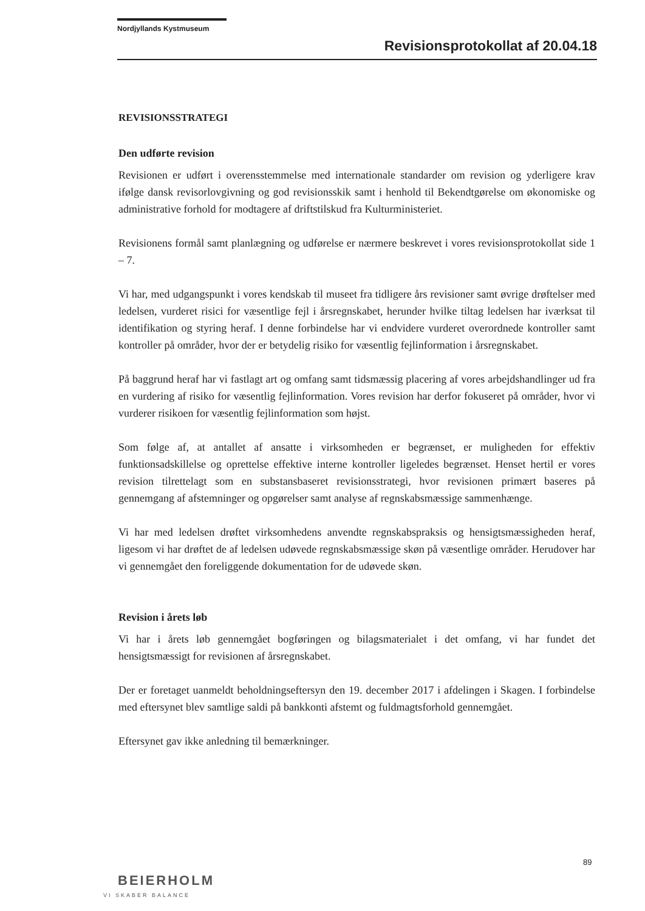Nordjyllands Kystmuseum
Revisionsprotokollat af 20.04.18
REVISIONSSTRATEGI
Den udførte revision
Revisionen er udført i overensstemmelse med internationale standarder om revision og yderligere krav ifølge dansk revisorlovgivning og god revisionsskik samt i henhold til Bekendtgørelse om økonomiske og administrative forhold for modtagere af driftstilskud fra Kulturministeriet.
Revisionens formål samt planlægning og udførelse er nærmere beskrevet i vores revisionsprotokollat side 1 – 7.
Vi har, med udgangspunkt i vores kendskab til museet fra tidligere års revisioner samt øvrige drøftelser med ledelsen, vurderet risici for væsentlige fejl i årsregnskabet, herunder hvilke tiltag ledelsen har iværksat til identifikation og styring heraf. I denne forbindelse har vi endvidere vurderet overordnede kontroller samt kontroller på områder, hvor der er betydelig risiko for væsentlig fejlinformation i årsregnskabet.
På baggrund heraf har vi fastlagt art og omfang samt tidsmæssig placering af vores arbejdshandlinger ud fra en vurdering af risiko for væsentlig fejlinformation. Vores revision har derfor fokuseret på områder, hvor vi vurderer risikoen for væsentlig fejlinformation som højst.
Som følge af, at antallet af ansatte i virksomheden er begrænset, er muligheden for effektiv funktionsadskillelse og oprettelse effektive interne kontroller ligeledes begrænset. Henset hertil er vores revision tilrettelagt som en substansbaseret revisionsstrategi, hvor revisionen primært baseres på gennemgang af afstemninger og opgørelser samt analyse af regnskabsmæssige sammenhænge.
Vi har med ledelsen drøftet virksomhedens anvendte regnskabspraksis og hensigtsmæssigheden heraf, ligesom vi har drøftet de af ledelsen udøvede regnskabsmæssige skøn på væsentlige områder. Herudover har vi gennemgået den foreliggende dokumentation for de udøvede skøn.
Revision i årets løb
Vi har i årets løb gennemgået bogføringen og bilagsmaterialet i det omfang, vi har fundet det hensigtsmæssigt for revisionen af årsregnskabet.
Der er foretaget uanmeldt beholdningseftersyn den 19. december 2017 i afdelingen i Skagen. I forbindelse med eftersynet blev samtlige saldi på bankkonti afstemt og fuldmagtsforhold gennemgået.
Eftersynet gav ikke anledning til bemærkninger.
89
BEIERHOLM
VI SKABER BALANCE